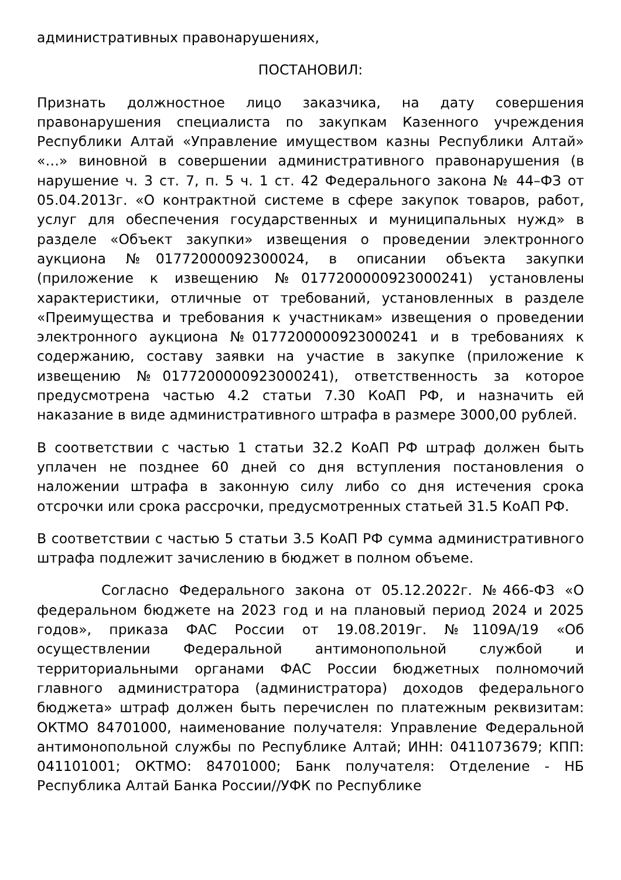административных правонарушениях,
ПОСТАНОВИЛ:
Признать должностное лицо заказчика, на дату совершения правонарушения специалиста по закупкам Казенного учреждения Республики Алтай «Управление имуществом казны Республики Алтай» «…» виновной в совершении административного правонарушения (в нарушение ч. 3 ст. 7, п. 5 ч. 1 ст. 42 Федерального закона № 44–ФЗ от 05.04.2013г. «О контрактной системе в сфере закупок товаров, работ, услуг для обеспечения государственных и муниципальных нужд» в разделе «Объект закупки» извещения о проведении электронного аукциона №01772000092300024, в описании объекта закупки (приложение к извещению №0177200000923000241) установлены характеристики, отличные от требований, установленных в разделе «Преимущества и требования к участникам» извещения о проведении электронного аукциона №0177200000923000241 и в требованиях к содержанию, составу заявки на участие в закупке (приложение к извещению №0177200000923000241), ответственность за которое предусмотрена частью 4.2 статьи 7.30 КоАП РФ, и назначить ей наказание в виде административного штрафа в размере 3000,00 рублей.
В соответствии с частью 1 статьи 32.2 КоАП РФ штраф должен быть уплачен не позднее 60 дней со дня вступления постановления о наложении штрафа в законную силу либо со дня истечения срока отсрочки или срока рассрочки, предусмотренных статьей 31.5 КоАП РФ.
В соответствии с частью 5 статьи 3.5 КоАП РФ сумма административного штрафа подлежит зачислению в бюджет в полном объеме.
Согласно Федерального закона от 05.12.2022г. №466-ФЗ «О федеральном бюджете на 2023 год и на плановый период 2024 и 2025 годов», приказа ФАС России от 19.08.2019г. №1109А/19 «Об осуществлении Федеральной антимонопольной службой и территориальными органами ФАС России бюджетных полномочий главного администратора (администратора) доходов федерального бюджета» штраф должен быть перечислен по платежным реквизитам: ОКТМО 84701000, наименование получателя: Управление Федеральной антимонопольной службы по Республике Алтай; ИНН: 0411073679; КПП: 041101001; ОКТМО: 84701000; Банк получателя: Отделение - НБ Республика Алтай Банка России//УФК по Республике